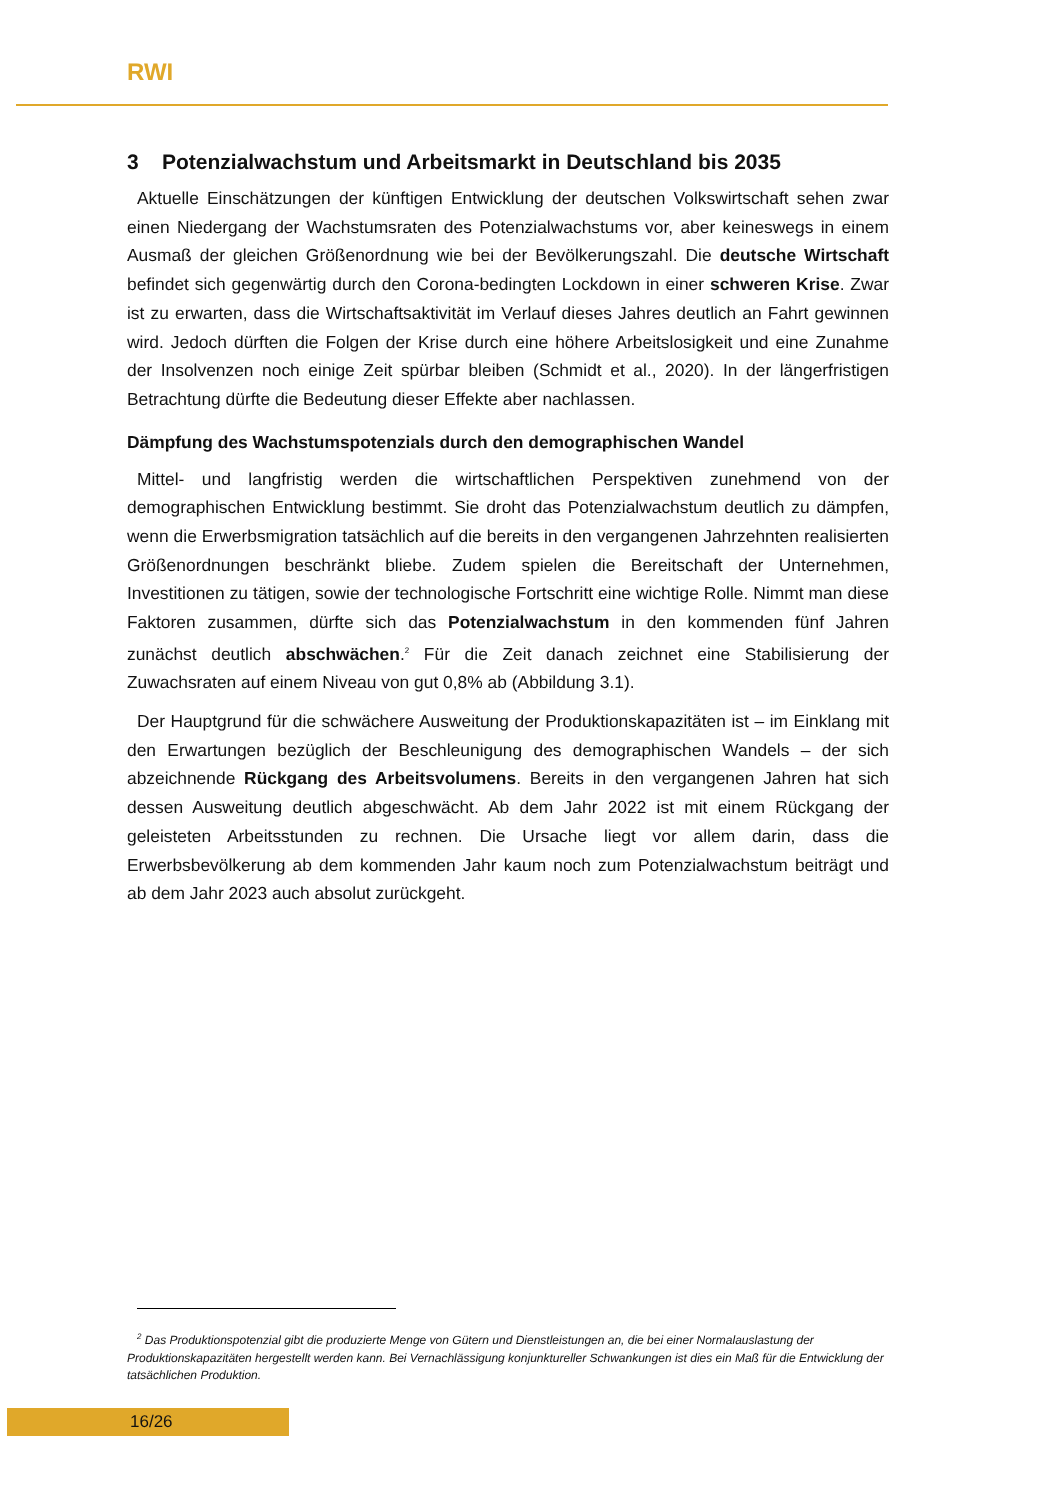RWI
3 Potenzialwachstum und Arbeitsmarkt in Deutschland bis 2035
Aktuelle Einschätzungen der künftigen Entwicklung der deutschen Volkswirtschaft sehen zwar einen Niedergang der Wachstumsraten des Potenzialwachstums vor, aber keineswegs in einem Ausmaß der gleichen Größenordnung wie bei der Bevölkerungszahl. Die deutsche Wirtschaft befindet sich gegenwärtig durch den Corona-bedingten Lockdown in einer schweren Krise. Zwar ist zu erwarten, dass die Wirtschaftsaktivität im Verlauf dieses Jahres deutlich an Fahrt gewinnen wird. Jedoch dürften die Folgen der Krise durch eine höhere Arbeitslosigkeit und eine Zunahme der Insolvenzen noch einige Zeit spürbar bleiben (Schmidt et al., 2020). In der längerfristigen Betrachtung dürfte die Bedeutung dieser Effekte aber nachlassen.
Dämpfung des Wachstumspotenzials durch den demographischen Wandel
Mittel- und langfristig werden die wirtschaftlichen Perspektiven zunehmend von der demographischen Entwicklung bestimmt. Sie droht das Potenzialwachstum deutlich zu dämpfen, wenn die Erwerbsmigration tatsächlich auf die bereits in den vergangenen Jahrzehnten realisierten Größenordnungen beschränkt bliebe. Zudem spielen die Bereitschaft der Unternehmen, Investitionen zu tätigen, sowie der technologische Fortschritt eine wichtige Rolle. Nimmt man diese Faktoren zusammen, dürfte sich das Potenzialwachstum in den kommenden fünf Jahren zunächst deutlich abschwächen.<sup>2</sup> Für die Zeit danach zeichnet eine Stabilisierung der Zuwachsraten auf einem Niveau von gut 0,8% ab (Abbildung 3.1).
Der Hauptgrund für die schwächere Ausweitung der Produktionskapazitäten ist – im Einklang mit den Erwartungen bezüglich der Beschleunigung des demographischen Wandels – der sich abzeichnende Rückgang des Arbeitsvolumens. Bereits in den vergangenen Jahren hat sich dessen Ausweitung deutlich abgeschwächt. Ab dem Jahr 2022 ist mit einem Rückgang der geleisteten Arbeitsstunden zu rechnen. Die Ursache liegt vor allem darin, dass die Erwerbsbevölkerung ab dem kommenden Jahr kaum noch zum Potenzialwachstum beiträgt und ab dem Jahr 2023 auch absolut zurückgeht.
<sup>2</sup> Das Produktionspotenzial gibt die produzierte Menge von Gütern und Dienstleistungen an, die bei einer Normalauslastung der Produktionskapazitäten hergestellt werden kann. Bei Vernachlässigung konjunktureller Schwankungen ist dies ein Maß für die Entwicklung der tatsächlichen Produktion.
16/26